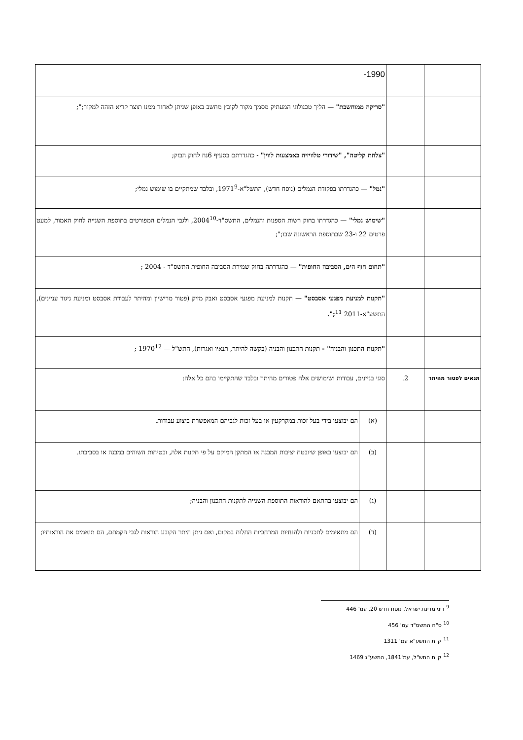| | | 1990- | |
| | | "סריקה ממוחשבת" — הליך טכנולוגי המעתיק מסמך מקור לקובץ מחשב באופן שניתן לאחזר ממנו תוצר קריא הזהה למקור;"; | |
| | | "צלחת קליטה", "שידורי טלוויזיה באמצעות לווין" - כהגדרתם בסעיף 6נח לחוק הבזק; | |
| | | "נמל" — כהגדרתו בפקודת הנמלים (נוסח חדש), התשל"א-1971<sup>9</sup>, ובלבד שמתקיים בו שימוש נמלי; | |
| | | "שימוש נמלי" — כהגדרתו בחוק רשות הספנות והנמלים, התשס"ד-2004<sup>10</sup>, ולגבי הנמלים המפורטים בתוספת השנייה לחוק האמור, למעט פרטים 22 ו-23 שבתוספת הראשונה שבו;"; | |
| | | "תחום חוף הים, הסביבה החופית" — כהגדרתה בחוק שמירת הסביבה החופית התשס"ד - 2004 ; | |
| | | "תקנות למניעת מפגעי אסבסט" — תקנות למניעת מפגעי אסבסט ואבק מזיק (פטור מרישיון ומהיתר לעבודת אסבסט ומניעת ניגוד עניינים), התשע"א-2011 <sup>11</sup> ;". | |
| | | "תקנות התכנון והבניה" - תקנות התכנון והבניה (בקשה להיתר, תנאיו ואגרות), התש"ל — 1970<sup>12</sup> ; | |
| תנאים לפטור מהיתר | 2. | סוגי בניינים, עבודות ושימושים אלה פטורים מהיתר ובלבד שהתקיימו בהם כל אלה: | |
| | | (א) | הם יבוצעו בידי בעל זכות במקרקעין או בעל זכות לגביהם המאפשרת ביצוע עבודות. |
| | | (ב) | הם יבוצעו באופן שיובטח יציבות המבנה או המתקן המוקם על פי תקנות אלה, ובטיחות השוהים במבנה או בסביבתו. |
| | | (ג) | הם יבוצעו בהתאם להוראות התוספת השנייה לתקנות התכנון והבניה; |
| | | (ד) | הם מתאימים לתכניות ולהנחיות המרחביות החלות במקום, ואם ניתן היתר הקובע הוראות לגבי הקמתם, הם תואמים את הוראותיו; |
<sup>9</sup> דיני מדינת ישראל, נוסח חדש 20, עמ' 446
<sup>10</sup> ס"ח התשס"ד עמ' 456
<sup>11</sup> ק"ת התשע"א עמ' 1311
<sup>12</sup> ק"ת התש"ל, עמ'1841, התשע"ג 1469